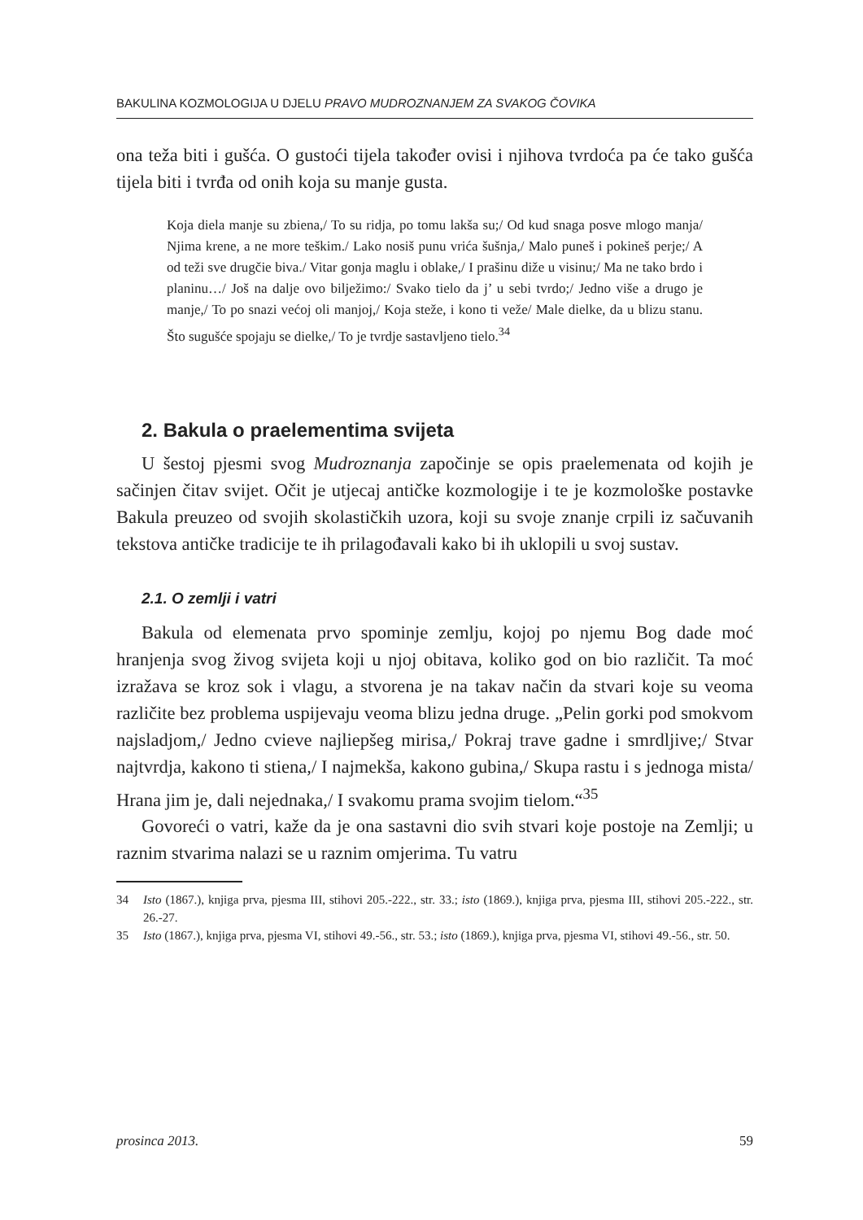BAKULINA KOZMOLOGIJA U DJELU PRAVO MUDROZNANJEM ZA SVAKOG ČOVIKA
ona teža biti i gušća. O gustoći tijela također ovisi i njihova tvrdoća pa će tako gušća tijela biti i tvrđa od onih koja su manje gusta.
Koja diela manje su zbiena,/ To su ridja, po tomu lakša su;/ Od kud snaga posve mlogo manja/ Njima krene, a ne more teškim./ Lako nosiš punu vrića šušnja,/ Malo puneš i pokineš perje;/ A od teži sve drugčie biva./ Vitar gonja maglu i oblake,/ I prašinu diže u visinu;/ Ma ne tako brdo i planinu…/ Još na dalje ovo bilježimo:/ Svako tielo da j’ u sebi tvrdo;/ Jedno više a drugo je manje,/ To po snazi većoj oli manjoj,/ Koja steže, i kono ti veže/ Male dielke, da u blizu stanu. Što sugušće spojaju se dielke,/ To je tvrdje sastavljeno tielo.<sup>34</sup>
2. Bakula o praelementima svijeta
U šestoj pjesmi svog Mudroznanja započinje se opis praelemenata od kojih je sačinjen čitav svijet. Očit je utjecaj antičke kozmologije i te je kozmološke postavke Bakula preuzeo od svojih skolastičkih uzora, koji su svoje znanje crpili iz sačuvanih tekstova antičke tradicije te ih prilagođavali kako bi ih uklopili u svoj sustav.
2.1. O zemlji i vatri
Bakula od elemenata prvo spominje zemlju, kojoj po njemu Bog dade moć hranjenja svog živog svijeta koji u njoj obitava, koliko god on bio različit. Ta moć izražava se kroz sok i vlagu, a stvorena je na takav način da stvari koje su veoma različite bez problema uspijevaju veoma blizu jedna druge. „Pelin gorki pod smokvom najsladjom,/ Jedno cvieve najliepšeg mirisa,/ Pokraj trave gadne i smrdljive;/ Stvar najtvrdja, kakono ti stiena,/ I najmekša, kakono gubina,/ Skupa rastu i s jednoga mista/ Hrana jim je, dali nejednaka,/ I svakomu prama svojim tielom.“<sup>35</sup>
Govoreći o vatri, kaže da je ona sastavni dio svih stvari koje postoje na Zemlji; u raznim stvarima nalazi se u raznim omjerima. Tu vatru
34 Isto (1867.), knjiga prva, pjesma III, stihovi 205.-222., str. 33.; isto (1869.), knjiga prva, pjesma III, stihovi 205.-222., str. 26.-27.
35 Isto (1867.), knjiga prva, pjesma VI, stihovi 49.-56., str. 53.; isto (1869.), knjiga prva, pjesma VI, stihovi 49.-56., str. 50.
prosinca 2013. 59